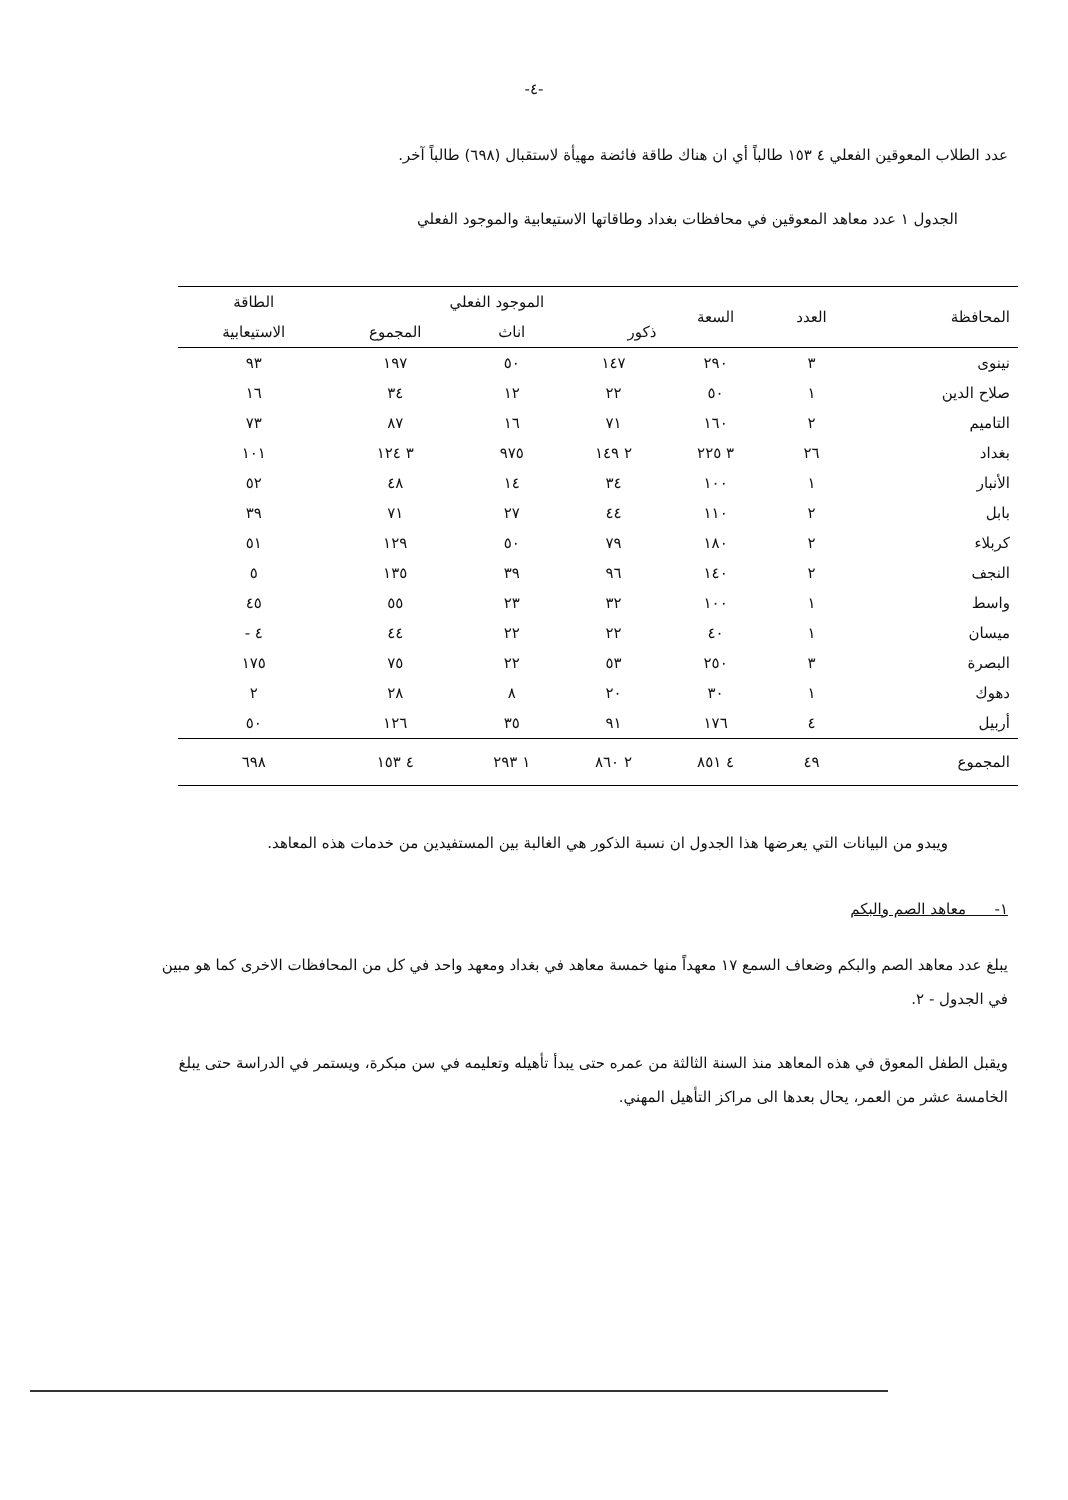-٤-
عدد الطلاب المعوقين الفعلي ٤ ١٥٣ طالباً أي ان هناك طاقة فائضة مهيأة لاستقبال (٦٩٨) طالباً آخر.
الجدول ١ عدد معاهد المعوقين في محافظات بغداد وطاقاتها الاستيعابية والموجود الفعلي
| المحافظة | العدد | السعة | الموجود الفعلي | | | الطاقة |
| --- | --- | --- | --- | --- | --- | --- |
| | | | ذكور | اناث | المجموع | الاستيعابية |
| نينوى | ٣ | ٢٩٠ | ١٤٧ | ٥٠ | ١٩٧ | ٩٣ |
| صلاح الدين | ١ | ٥٠ | ٢٢ | ١٢ | ٣٤ | ١٦ |
| التاميم | ٢ | ١٦٠ | ٧١ | ١٦ | ٨٧ | ٧٣ |
| بغداد | ٢٦ | ٣ ٢٢٥ | ٢ ١٤٩ | ٩٧٥ | ٣ ١٢٤ | ١٠١ |
| الأنبار | ١ | ١٠٠ | ٣٤ | ١٤ | ٤٨ | ٥٢ |
| بابل | ٢ | ١١٠ | ٤٤ | ٢٧ | ٧١ | ٣٩ |
| كربلاء | ٢ | ١٨٠ | ٧٩ | ٥٠ | ١٢٩ | ٥١ |
| النجف | ٢ | ١٤٠ | ٩٦ | ٣٩ | ١٣٥ | ٥ |
| واسط | ١ | ١٠٠ | ٣٢ | ٢٣ | ٥٥ | ٤٥ |
| ميسان | ١ | ٤٠ | ٢٢ | ٢٢ | ٤٤ | ٤ - |
| البصرة | ٣ | ٢٥٠ | ٥٣ | ٢٢ | ٧٥ | ١٧٥ |
| دهوك | ١ | ٣٠ | ٢٠ | ٨ | ٢٨ | ٢ |
| أربيل | ٤ | ١٧٦ | ٩١ | ٣٥ | ١٢٦ | ٥٠ |
| المجموع | ٤٩ | ٤ ٨٥١ | ٢ ٨٦٠ | ١ ٢٩٣ | ٤ ١٥٣ | ٦٩٨ |
ويبدو من البيانات التي يعرضها هذا الجدول ان نسبة الذكور هي الغالبة بين المستفيدين من خدمات هذه المعاهد.
١- معاهد الصم والبكم
يبلغ عدد معاهد الصم والبكم وضعاف السمع ١٧ معهداً منها خمسة معاهد في بغداد ومعهد واحد في كل من المحافظات الاخرى كما هو مبين في الجدول - ٢.
ويقبل الطفل المعوق في هذه المعاهد منذ السنة الثالثة من عمره حتى يبدأ تأهيله وتعليمه في سن مبكرة، ويستمر في الدراسة حتى يبلغ الخامسة عشر من العمر، يحال بعدها الى مراكز التأهيل المهني.